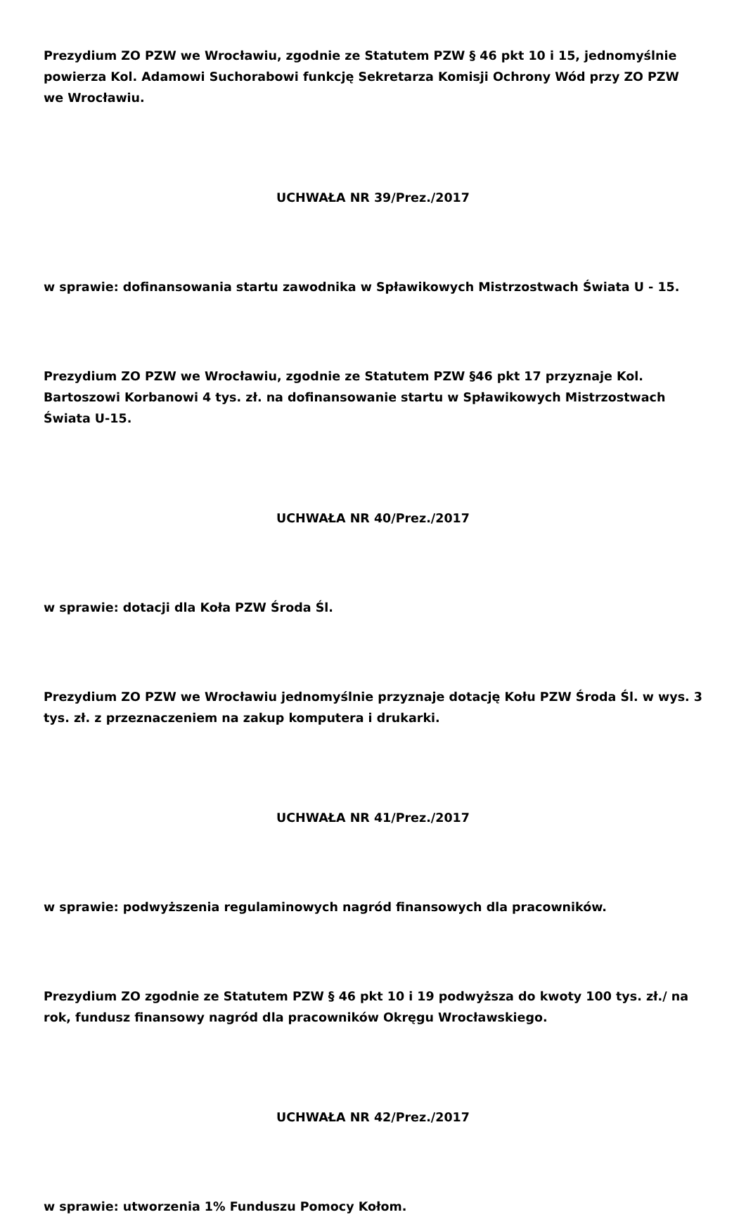Prezydium ZO PZW we Wrocławiu, zgodnie ze Statutem PZW § 46 pkt 10 i 15, jednomyślnie powierza Kol. Adamowi Suchorabowi funkcję Sekretarza Komisji Ochrony Wód przy ZO PZW we Wrocławiu.
UCHWAŁA NR 39/Prez./2017
w sprawie: dofinansowania startu zawodnika w Spławikowych Mistrzostwach Świata U - 15.
Prezydium ZO PZW we Wrocławiu, zgodnie ze Statutem PZW §46 pkt 17 przyznaje Kol. Bartoszowi Korbanowi 4 tys. zł. na dofinansowanie startu w Spławikowych Mistrzostwach Świata U-15.
UCHWAŁA NR 40/Prez./2017
w sprawie: dotacji dla Koła PZW Środa Śl.
Prezydium ZO PZW we Wrocławiu jednomyślnie przyznaje dotację Kołu PZW Środa Śl. w wys. 3 tys. zł. z przeznaczeniem na zakup komputera i drukarki.
UCHWAŁA NR 41/Prez./2017
w sprawie: podwyższenia regulaminowych nagród finansowych dla pracowników.
Prezydium ZO zgodnie ze Statutem PZW § 46 pkt 10 i 19 podwyższa do kwoty 100 tys. zł./ na rok, fundusz finansowy nagród dla pracowników Okręgu Wrocławskiego.
UCHWAŁA NR 42/Prez./2017
w sprawie: utworzenia 1% Funduszu Pomocy Kołom.